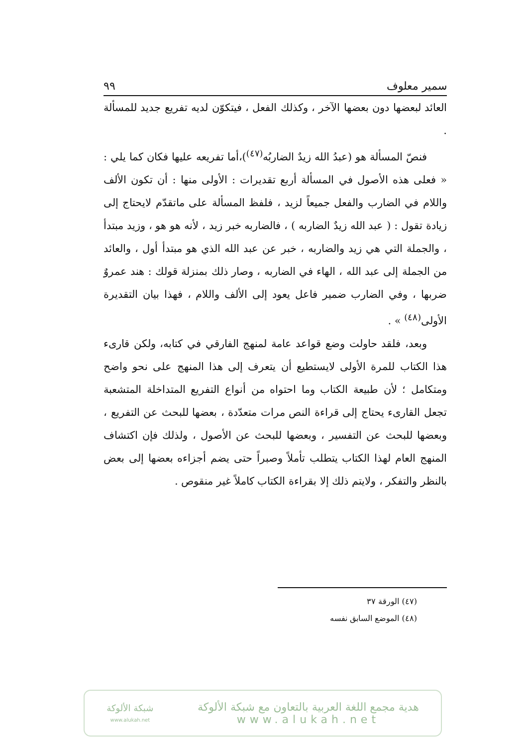سمير معلوف ٩٩
العائد لبعضها دون بعضها الآخر ، وكذلك الفعل ، فيتكوّن لديه تفريع جديد للمسألة .
فنصّ المسألة هو (عبدُ الله زيدٌ الضاربُه<sup>(٤٧)</sup>)،أما تفريعه عليها فكان كما يلي : « فعلى هذه الأصول في المسألة أربع تقديرات : الأولى منها : أن تكون الألف واللام في الضارب والفعل جميعاً لزيد ، فلفظ المسألة على ماتقدّم لايحتاج إلى زيادة تقول : ( عبد الله زيدٌ الضاربه ) ، فالضاربه خبر زيد ، لأنه هو هو ، وزيد مبتدأ ، والجملة التي هي زيد والضاربه ، خبر عن عبد الله الذي هو مبتدأ أول ، والعائد من الجملة إلى عبد الله ، الهاء في الضاربه ، وصار ذلك بمنزلة قولك : هند عمروٌ ضربها ، وفي الضارب ضمير فاعل يعود إلى الألف واللام ، فهذا بيان التقديرة الأولى<sup>(٤٨)</sup> » .
وبعد، فلقد حاولت وضع قواعد عامة لمنهج الفارقي في كتابه، ولكن قارىء هذا الكتاب للمرة الأولى لايستطيع أن يتعرف إلى هذا المنهج على نحو واضح ومتكامل ؛ لأن طبيعة الكتاب وما احتواه من أنواع التفريع المتداخلة المتشعبة تجعل القارىء يحتاج إلى قراءة النص مرات متعدّدة ، بعضها للبحث عن التفريع ، وبعضها للبحث عن التفسير ، وبعضها للبحث عن الأصول ، ولذلك فإن اكتشاف المنهج العام لهذا الكتاب يتطلب تأملاً وصبراً حتى يضم أجزاءه بعضها إلى بعض بالنظر والتفكر ، ولايتم ذلك إلا بقراءة الكتاب كاملاً غير منقوص .
(٤٧) الورقة ٣٧
(٤٨) الموضع السابق نفسه
هدية مجمع اللغة العربية بالتعاون مع شبكة الألوكة
www.alukah.net
شبكة الألوكة
www.alukah.net